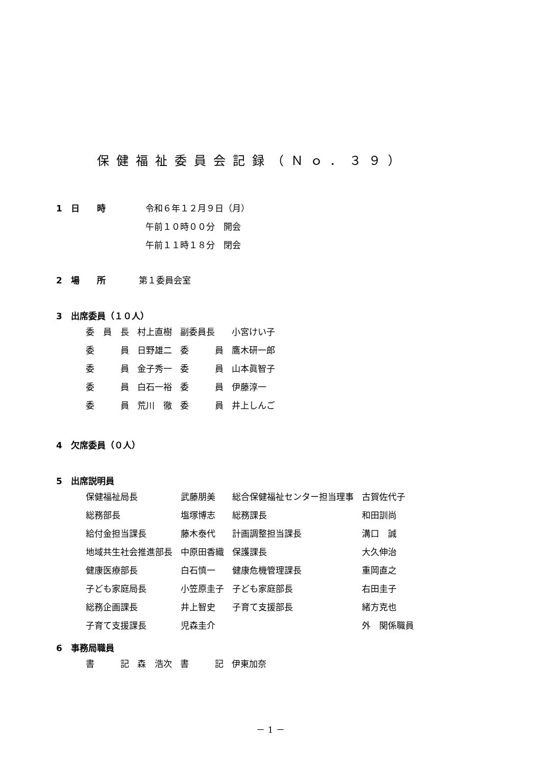保健福祉委員会記録（Ｎｏ．３９）
1　日　　時 令和６年１２月９日（月）
午前１０時００分　開会
午前１１時１８分　閉会
2　場　　所　第１委員会室
3　出席委員（１０人）
| 委 員 長 | 村上直樹 | 副委員長 | 小宮けい子 |
| 委 員 | 日野雄二 | 委 員 | 鷹木研一郎 |
| 委 員 | 金子秀一 | 委 員 | 山本眞智子 |
| 委 員 | 白石一裕 | 委 員 | 伊藤淳一 |
| 委 員 | 荒川 徹 | 委 員 | 井上しんご |
4　欠席委員（０人）
5　出席説明員
| 保健福祉局長 | 武藤朋美 | 総合保健福祉センター担当理事 | 古賀佐代子 |
| 総務部長 | 塩塚博志 | 総務課長 | 和田訓尚 |
| 給付金担当課長 | 藤木泰代 | 計画調整担当課長 | 溝口 誠 |
| 地域共生社会推進部長 | 中原田香織 | 保護課長 | 大久伸治 |
| 健康医療部長 | 白石慎一 | 健康危機管理課長 | 重岡直之 |
| 子ども家庭局長 | 小笠原圭子 | 子ども家庭部長 | 右田圭子 |
| 総務企画課長 | 井上智史 | 子育て支援部長 | 緒方克也 |
| 子育て支援課長 | 児森圭介 | | 外 関係職員 |
6　事務局職員
| 書 記 | 森 浩次 | 書 記 | 伊東加奈 |
－ 1 －